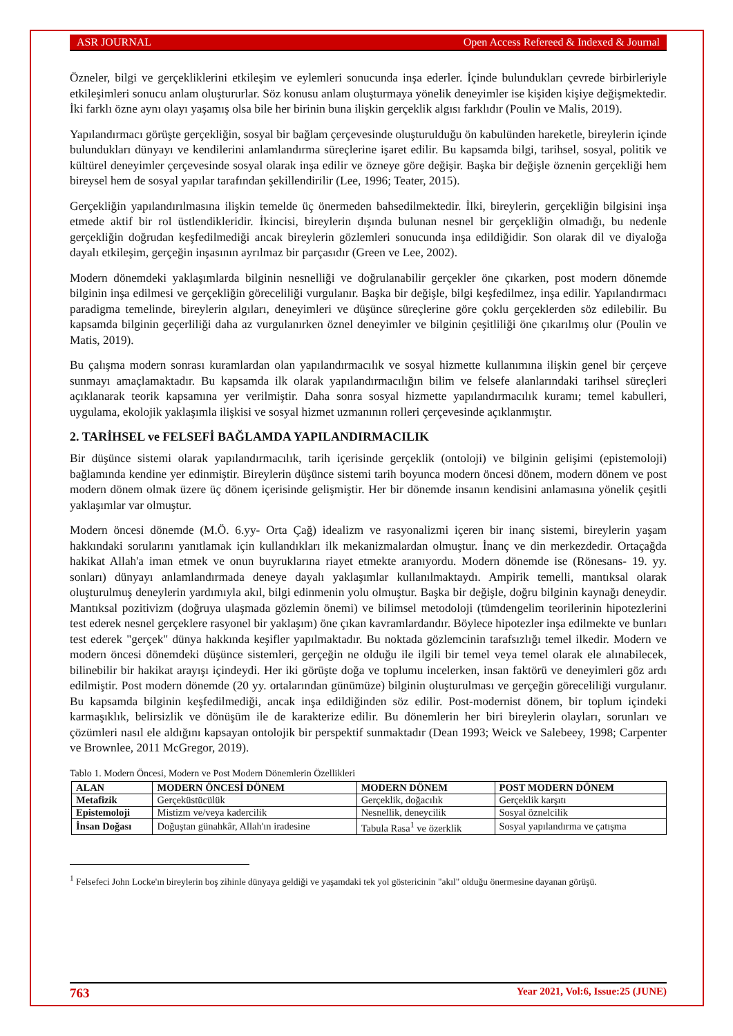ASR JOURNAL Open Access Refereed & Indexed & Journal
Özneler, bilgi ve gerçekliklerini etkileşim ve eylemleri sonucunda inşa ederler. İçinde bulundukları çevrede birbirleriyle etkileşimleri sonucu anlam oluştururlar. Söz konusu anlam oluşturmaya yönelik deneyimler ise kişiden kişiye değişmektedir. İki farklı özne aynı olayı yaşamış olsa bile her birinin buna ilişkin gerçeklik algısı farklıdır (Poulin ve Malis, 2019).
Yapılandırmacı görüşte gerçekliğin, sosyal bir bağlam çerçevesinde oluşturulduğu ön kabulünden hareketle, bireylerin içinde bulundukları dünyayı ve kendilerini anlamlandırma süreçlerine işaret edilir. Bu kapsamda bilgi, tarihsel, sosyal, politik ve kültürel deneyimler çerçevesinde sosyal olarak inşa edilir ve özneye göre değişir. Başka bir değişle öznenin gerçekliği hem bireysel hem de sosyal yapılar tarafından şekillendirilir (Lee, 1996; Teater, 2015).
Gerçekliğin yapılandırılmasına ilişkin temelde üç önermeden bahsedilmektedir. İlki, bireylerin, gerçekliğin bilgisini inşa etmede aktif bir rol üstlendikleridir. İkincisi, bireylerin dışında bulunan nesnel bir gerçekliğin olmadığı, bu nedenle gerçekliğin doğrudan keşfedilmediği ancak bireylerin gözlemleri sonucunda inşa edildiğidir. Son olarak dil ve diyaloğa dayalı etkileşim, gerçeğin inşasının ayrılmaz bir parçasıdır (Green ve Lee, 2002).
Modern dönemdeki yaklaşımlarda bilginin nesnelliği ve doğrulanabilir gerçekler öne çıkarken, post modern dönemde bilginin inşa edilmesi ve gerçekliğin göreceliliği vurgulanır. Başka bir değişle, bilgi keşfedilmez, inşa edilir. Yapılandırmacı paradigma temelinde, bireylerin algıları, deneyimleri ve düşünce süreçlerine göre çoklu gerçeklerden söz edilebilir. Bu kapsamda bilginin geçerliliği daha az vurgulanırken öznel deneyimler ve bilginin çeşitliliği öne çıkarılmış olur (Poulin ve Matis, 2019).
Bu çalışma modern sonrası kuramlardan olan yapılandırmacılık ve sosyal hizmette kullanımına ilişkin genel bir çerçeve sunmayı amaçlamaktadır. Bu kapsamda ilk olarak yapılandırmacılığın bilim ve felsefe alanlarındaki tarihsel süreçleri açıklanarak teorik kapsamına yer verilmiştir. Daha sonra sosyal hizmette yapılandırmacılık kuramı; temel kabulleri, uygulama, ekolojik yaklaşımla ilişkisi ve sosyal hizmet uzmanının rolleri çerçevesinde açıklanmıştır.
2. TARİHSEL ve FELSEFİ BAĞLAMDA YAPILANDIRMACILIK
Bir düşünce sistemi olarak yapılandırmacılık, tarih içerisinde gerçeklik (ontoloji) ve bilginin gelişimi (epistemoloji) bağlamında kendine yer edinmiştir. Bireylerin düşünce sistemi tarih boyunca modern öncesi dönem, modern dönem ve post modern dönem olmak üzere üç dönem içerisinde gelişmiştir. Her bir dönemde insanın kendisini anlamasına yönelik çeşitli yaklaşımlar var olmuştur.
Modern öncesi dönemde (M.Ö. 6.yy- Orta Çağ) idealizm ve rasyonalizmi içeren bir inanç sistemi, bireylerin yaşam hakkındaki sorularını yanıtlamak için kullandıkları ilk mekanizmalardan olmuştur. İnanç ve din merkezdedir. Ortaçağda hakikat Allah'a iman etmek ve onun buyruklarına riayet etmekte aranıyordu. Modern dönemde ise (Rönesans- 19. yy. sonları) dünyayı anlamlandırmada deneye dayalı yaklaşımlar kullanılmaktaydı. Ampirik temelli, mantıksal olarak oluşturulmuş deneylerin yardımıyla akıl, bilgi edinmenin yolu olmuştur. Başka bir değişle, doğru bilginin kaynağı deneydir. Mantıksal pozitivizm (doğruya ulaşmada gözlemin önemi) ve bilimsel metodoloji (tümdengelim teorilerinin hipotezlerini test ederek nesnel gerçeklere rasyonel bir yaklaşım) öne çıkan kavramlardandır. Böylece hipotezler inşa edilmekte ve bunları test ederek "gerçek" dünya hakkında keşifler yapılmaktadır. Bu noktada gözlemcinin tarafsızlığı temel ilkedir. Modern ve modern öncesi dönemdeki düşünce sistemleri, gerçeğin ne olduğu ile ilgili bir temel veya temel olarak ele alınabilecek, bilinebilir bir hakikat arayışı içindeydi. Her iki görüşte doğa ve toplumu incelerken, insan faktörü ve deneyimleri göz ardı edilmiştir. Post modern dönemde (20 yy. ortalarından günümüze) bilginin oluşturulması ve gerçeğin göreceliliği vurgulanır. Bu kapsamda bilginin keşfedilmediği, ancak inşa edildiğinden söz edilir. Post-modernist dönem, bir toplum içindeki karmaşıklık, belirsizlik ve dönüşüm ile de karakterize edilir. Bu dönemlerin her biri bireylerin olayları, sorunları ve çözümleri nasıl ele aldığını kapsayan ontolojik bir perspektif sunmaktadır (Dean 1993; Weick ve Salebeey, 1998; Carpenter ve Brownlee, 2011 McGregor, 2019).
Tablo 1. Modern Öncesi, Modern ve Post Modern Dönemlerin Özellikleri
| ALAN | MODERN ÖNCESİ DÖNEM | MODERN DÖNEM | POST MODERN DÖNEM |
| --- | --- | --- | --- |
| Metafizik | Gerçeküstücülük | Gerçeklik, doğacılık | Gerçeklik karşıtı |
| Epistemoloji | Mistizm ve/veya kadercilik | Nesnellik, deneycilik | Sosyal öznelcilik |
| İnsan Doğası | Doğuştan günahkâr, Allah'ın iradesine | Tabula Rasa<sup>1</sup> ve özerklik | Sosyal yapılandırma ve çatışma |
<sup>1</sup> Felsefeci John Locke'ın bireylerin boş zihinle dünyaya geldiği ve yaşamdaki tek yol göstericinin "akıl" olduğu önermesine dayanan görüşü.
763 Year 2021, Vol:6, Issue:25 (JUNE)